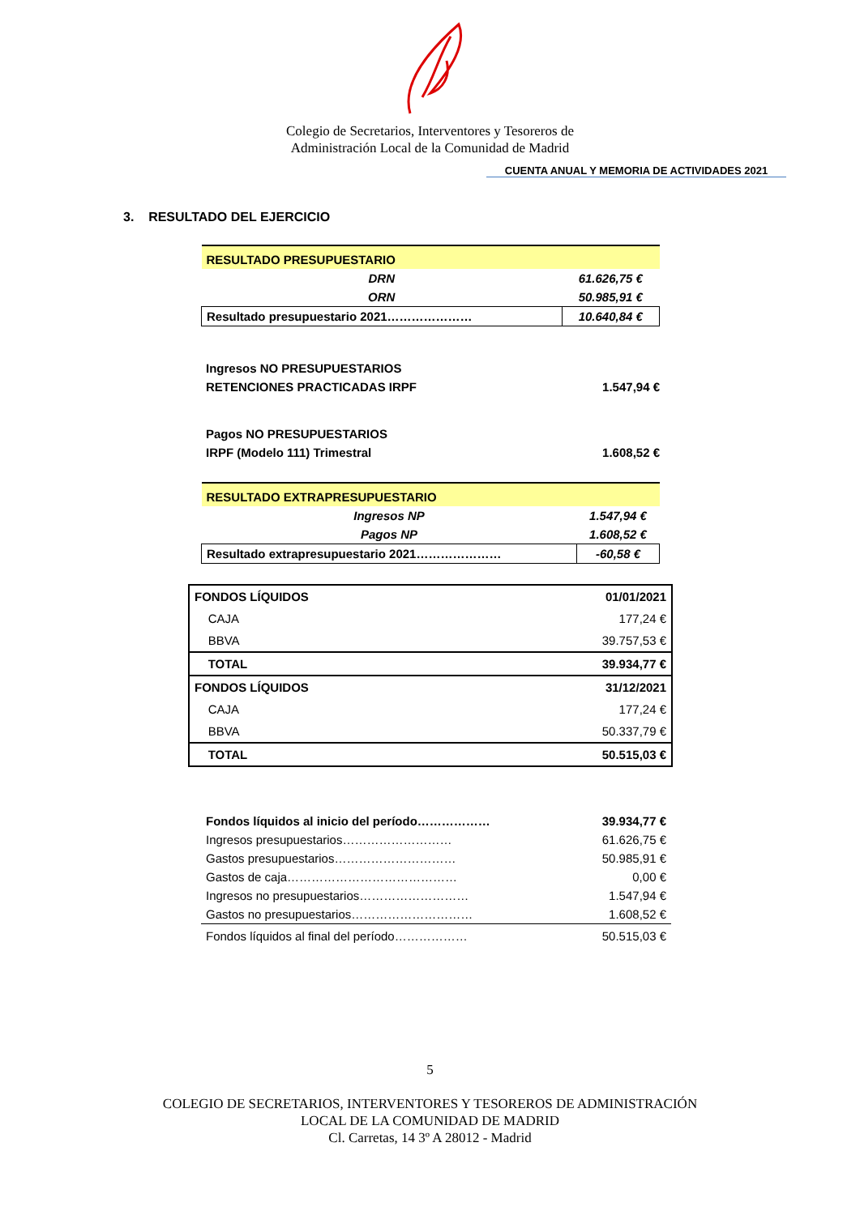Colegio de Secretarios, Interventores y Tesoreros de
Administración Local de la Comunidad de Madrid
CUENTA ANUAL Y MEMORIA DE ACTIVIDADES 2021
3. RESULTADO DEL EJERCICIO
| RESULTADO PRESUPUESTARIO | |
| DRN | 61.626,75 € |
| ORN | 50.985,91 € |
| Resultado presupuestario 2021………………… | 10.640,84 € |
Ingresos NO PRESUPUESTARIOS
RETENCIONES PRACTICADAS IRPF 1.547,94 €
Pagos NO PRESUPUESTARIOS
IRPF (Modelo 111) Trimestral 1.608,52 €
| RESULTADO EXTRAPRESUPUESTARIO | |
| Ingresos NP | 1.547,94 € |
| Pagos NP | 1.608,52 € |
| Resultado extrapresupuestario 2021………………… | -60,58 € |
| FONDOS LÍQUIDOS | 01/01/2021 |
| CAJA | 177,24 € |
| BBVA | 39.757,53 € |
| TOTAL | 39.934,77 € |
| FONDOS LÍQUIDOS | 31/12/2021 |
| CAJA | 177,24 € |
| BBVA | 50.337,79 € |
| TOTAL | 50.515,03 € |
| Fondos líquidos al inicio del período……………… | 39.934,77 € |
| Ingresos presupuestarios……………………… | 61.626,75 € |
| Gastos presupuestarios………………………… | 50.985,91 € |
| Gastos de caja…………………………………… | 0,00 € |
| Ingresos no presupuestarios……………………… | 1.547,94 € |
| Gastos no presupuestarios………………………… | 1.608,52 € |
| Fondos líquidos al final del período……………… | 50.515,03 € |
5
COLEGIO DE SECRETARIOS, INTERVENTORES Y TESOREROS DE ADMINISTRACIÓN
LOCAL DE LA COMUNIDAD DE MADRID
Cl. Carretas, 14 3º A 28012 - Madrid